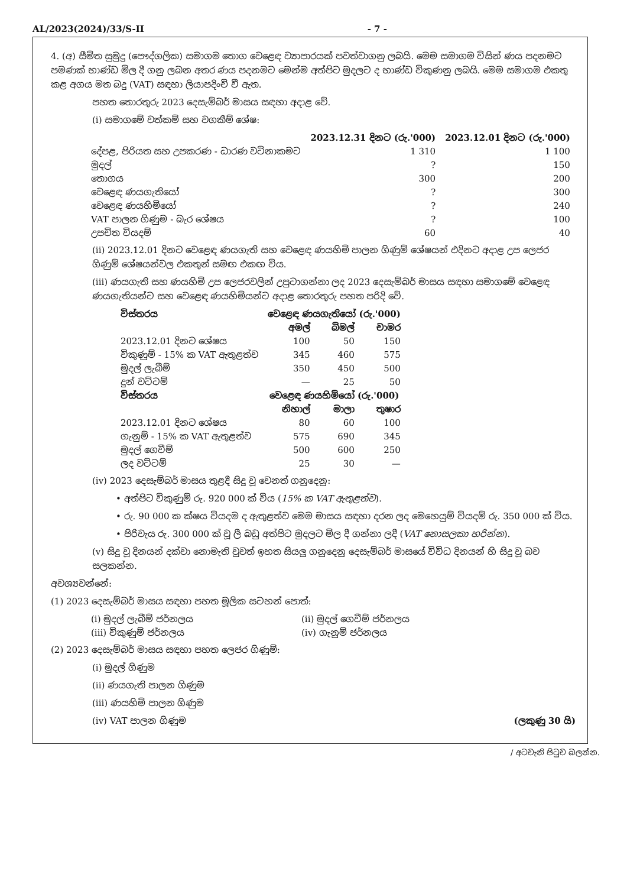AL/2023(2024)/33/S-II - 7 -
4. (අ) සීමිත සුමුදු (පෞද්ගලික) සමාගම තොග වෙළෙඳ ව්‍යාපාරයක් පවත්වාගනු ලබයි. මෙම සමාගම විසින් ණය පදනමට පමණක් භාණ්ඩ මිල දී ගනු ලබන අතර ණය පදනමට මෙන්ම අත්පිට මුදලට ද භාණ්ඩ විකුණනු ලබයි. මෙම සමාගම එකතු කළ අගය මත බදු (VAT) සඳහා ලියාපදිංචි වී ඇත.
පහත තොරතුරු 2023 දෙසැම්බර් මාසය සඳහා අදාළ වේ.
(i) සමාගමේ වත්කම් සහ වගකීම් ශේෂ:
| | 2023.12.31 දිනට (රු.'000) | 2023.12.01 දිනට (රු.'000) |
| --- | --- | --- |
| දේපළ, පිරියත සහ උපකරණ - ධාරණ වටිනාකමට | 1 310 | 1 100 |
| මුදල් | ? | 150 |
| තොගය | 300 | 200 |
| වෙළෙඳ ණයගැතියෝ | ? | 300 |
| වෙළෙඳ ණයහිමියෝ | ? | 240 |
| VAT පාලන ගිණුම - බැර ශේෂය | ? | 100 |
| උපචිත වියදම් | 60 | 40 |
(ii) 2023.12.01 දිනට වෙළෙඳ ණයගැති සහ වෙළෙඳ ණයහිමි පාලන ගිණුම් ශේෂයන් එදිනට අදාළ උප ලෙජර ගිණුම් ශේෂයන්වල එකතුන් සමඟ එකඟ විය.
(iii) ණයගැති සහ ණයහිමි උප ලෙජරවලින් උපුටාගන්නා ලද 2023 දෙසැම්බර් මාසය සඳහා සමාගමේ වෙළෙඳ ණයගැතියන්ට සහ වෙළෙඳ ණයහිමියන්ට අදාළ තොරතුරු පහත පරිදි වේ.
| විස්තරය | වෙළෙඳ ණයගැතියෝ (රු.'000) | | |
| --- | --- | --- | --- |
| | අමල් | බිමල් | චාමර |
| 2023.12.01 දිනට ශේෂය | 100 | 50 | 150 |
| විකුණුම් - 15% ක VAT ඇතුළත්ව | 345 | 460 | 575 |
| මුදල් ලැබීම් | 350 | 450 | 500 |
| දුන් වට්ටම් | — | 25 | 50 |
| විස්තරය | වෙළෙඳ ණයහිමියෝ (රු.'000) | | |
| | නිහාල් | මාලා | තුෂාර |
| 2023.12.01 දිනට ශේෂය | 80 | 60 | 100 |
| ගැනුම් - 15% ක VAT ඇතුළත්ව | 575 | 690 | 345 |
| මුදල් ගෙවීම් | 500 | 600 | 250 |
| ලද වට්ටම් | 25 | 30 | — |
(iv) 2023 දෙසැම්බර් මාසය තුළදී සිදු වූ වෙනත් ගනුදෙනු:
• අත්පිට විකුණුම් රු. 920 000 ක් විය (15% ක VAT ඇතුළත්ව).
• රු. 90 000 ක ක්ෂය වියදම ද ඇතුළත්ව මෙම මාසය සඳහා දරන ලද මෙහෙයුම් වියදම් රු. 350 000 ක් විය.
• පිරිවැය රු. 300 000 ක් වූ ලී බඩු අත්පිට මුදලට මිල දී ගන්නා ලදී (VAT නොසලකා හරින්න).
(v) සිදු වූ දිනයන් දක්වා නොමැති වුවත් ඉහත සියලු ගනුදෙනු දෙසැම්බර් මාසයේ විවිධ දිනයන් හි සිදු වූ බව සලකන්න.
අවශ්‍යවන්නේ:
(1) 2023 දෙසැම්බර් මාසය සඳහා පහත මූලික සටහන් පොත්:
| (i) මුදල් ලැබීම් ජර්නලය | (ii) මුදල් ගෙවීම් ජර්නලය |
| (iii) විකුණුම් ජර්නලය | (iv) ගැනුම් ජර්නලය |
(2) 2023 දෙසැම්බර් මාසය සඳහා පහත ලෙජර ගිණුම්:
(i) මුදල් ගිණුම
(ii) ණයගැති පාලන ගිණුම
(iii) ණයහිමි පාලන ගිණුම
(iv) VAT පාලන ගිණුම (ලකුණු 30 යි)
/ අටවැනි පිටුව බලන්න.